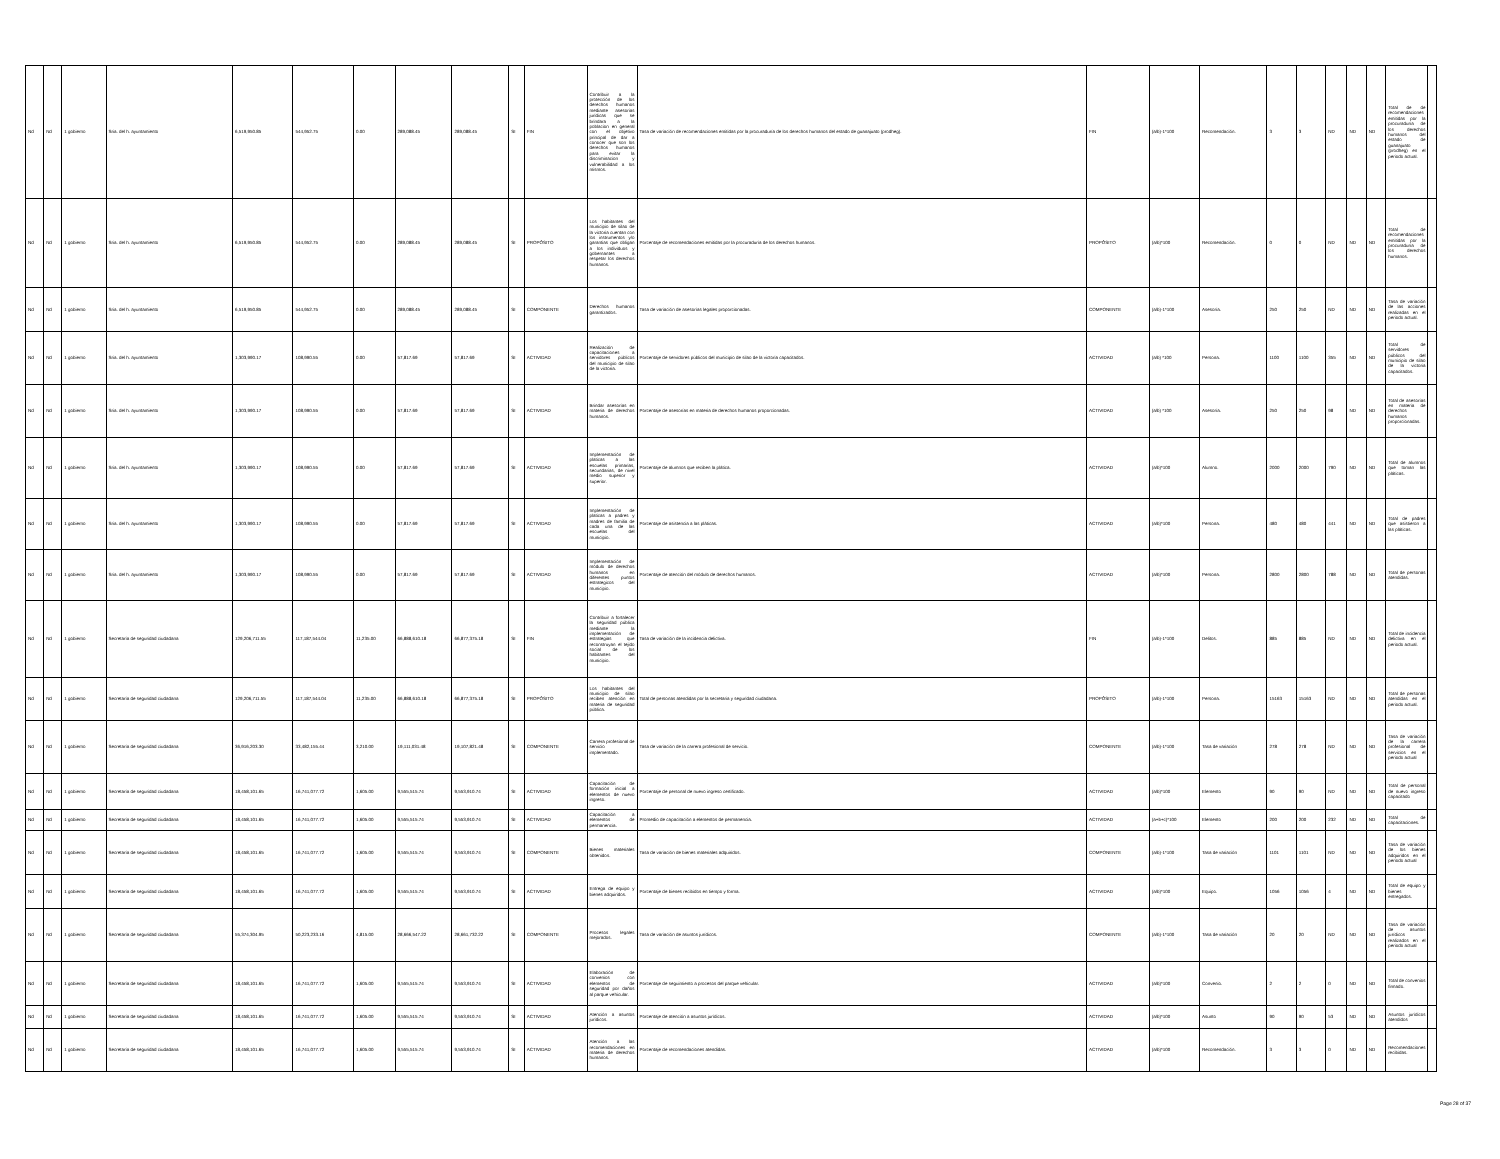| Nd | Nd | 1 gobierno | Sria. del h. ayuntamiento | 6,519,950.85 | 544,952.75 | 0.00 | 289,088.45 | 289,088.45 | SI | FIN | Contribuir a la protección de los derechos humanos mediante asesorias juridicas que se brindara a la poblacion en general con el objetivo principal de dar a conocer que son los derechos humanos para evitar la discriminacion y vulnerabilidad a los mismos. | Tasa de variación de recomendaciones emitidas por la procuraduría de los derechos humanos del estado de guanajuato (prodheg). | FIN | (a/b)-1*100 | Recomendación. | 3 | 3 | ND | ND | ND | Total de de recomendaciones emitidas por la procuraduría de los derechos humanos del estado de guanajuato (prodheg) en el periodo actual. | |
| Nd | Nd | 1 gobierno | Sria. del h. ayuntamiento | 6,519,950.85 | 544,952.75 | 0.00 | 289,088.45 | 289,088.45 | SI | PROPÓSITO | Los habitantes del municipio de silao de la victoria cuentan con los instrumentos y/o garantias que obligan a los individuos y gobernantes a respetar los derechos humanos. | Porcentaje de recomendaciones emitidas por la procuraduría de los derechos humanos. | PROPÓSITO | (a/b)*100 | Recomendación. | 0 | 0 | ND | ND | ND | Total de recomendaciones emitidas por la procuraduría de los derechos humanos. | |
| Nd | Nd | 1 gobierno | Sria. del h. ayuntamiento | 6,519,950.85 | 544,952.75 | 0.00 | 289,088.45 | 289,088.45 | SI | COMPONENTE | Derechos humanos garantizados. | Tasa de variación de asesorías legales proporcionadas. | COMPONENTE | (a/b)-1*100 | Asesoría. | 250 | 250 | ND | ND | ND | Tasa de variación de las acciones realizadas en el periodo actual. | |
| Nd | Nd | 1 gobierno | Sria. del h. ayuntamiento | 1,303,990.17 | 108,990.55 | 0.00 | 57,817.69 | 57,817.69 | SI | ACTIVIDAD | Realización de capacitaciones a servidores públicos del municipio de silao de la victoria. | Porcentaje de servidores públicos del municipio de silao de la victoria capacitados. | ACTIVIDAD | (a/b) *100 | Persona. | 1100 | 1100 | 355 | ND | ND | Total de servidores públicos del municipio de silao de la victoria capacitados. | |
| Nd | Nd | 1 gobierno | Sria. del h. ayuntamiento | 1,303,990.17 | 108,990.55 | 0.00 | 57,817.69 | 57,817.69 | SI | ACTIVIDAD | Brindar asesorías en materia de derechos humanos. | Porcentaje de asesorías en materia de derechos humanos proporcionadas. | ACTIVIDAD | (a/b) *100 | Asesoría. | 250 | 250 | 98 | ND | ND | Total de asesorías en materia de derechos humanos proporcionadas. | |
| Nd | Nd | 1 gobierno | Sria. del h. ayuntamiento | 1,303,990.17 | 108,990.55 | 0.00 | 57,817.69 | 57,817.69 | SI | ACTIVIDAD | Implementación de platicas a las escuelas primarias, secundarias, de nivel medio superior y superior. | Porcentaje de alumnos que reciben la plática. | ACTIVIDAD | (a/b)*100 | Alumno. | 2000 | 2000 | 790 | ND | ND | Total de alumnos que toman las pláticas. | |
| Nd | Nd | 1 gobierno | Sria. del h. ayuntamiento | 1,303,990.17 | 108,990.55 | 0.00 | 57,817.69 | 57,817.69 | SI | ACTIVIDAD | Implementación de platicas a padres y madres de familia de cada una de las escuelas del municipio. | Porcentaje de asistencia a las pláticas. | ACTIVIDAD | (a/b)*100 | Persona. | 480 | 480 | 441 | ND | ND | Total de padres que asistieron a las pláticas. | |
| Nd | Nd | 1 gobierno | Sria. del h. ayuntamiento | 1,303,990.17 | 108,990.55 | 0.00 | 57,817.69 | 57,817.69 | SI | ACTIVIDAD | Implementación de módulo de derechos humanos en diferentes puntos estrategicos del municipio. | Porcentaje de atención del módulo de derechos humanos. | ACTIVIDAD | (a/b)*100 | Persona. | 2800 | 2800 | 788 | ND | ND | Total de personas atendidas. | |
| Nd | Nd | 1 gobierno | Secretaría de seguridad ciudadana | 129,206,711.55 | 117,187,544.04 | 11,235.00 | 66,888,610.18 | 66,877,375.18 | SI | FIN | Contribuir a fortalecer la seguridad pública mediante la implementación de estrategias que reconstruyan el tejido social de los habitantes del municipio. | Tasa de variación de la incidencia delictiva. | FIN | (a/b)-1*100 | Delitos. | 885 | 885 | ND | ND | ND | Total de incidencia delictiva en el periodo actual. | |
| Nd | Nd | 1 gobierno | Secretaría de seguridad ciudadana | 129,206,711.55 | 117,187,544.04 | 11,235.00 | 66,888,610.18 | 66,877,375.18 | SI | PROPÓSITO | Los habitantes del municipio de silao reciben atención en materia de seguridad pública. | Total de personas atendidas por la secretaria y seguridad ciudadana. | PROPÓSITO | (a/b)-1*100 | Persona. | 15163 | 15163 | ND | ND | ND | Total de personas atendidas en el periodo actual. | |
| Nd | Nd | 1 gobierno | Secretaría de seguridad ciudadana | 36,916,203.30 | 33,482,155.44 | 3,210.00 | 19,111,031.48 | 19,107,821.48 | SI | COMPONENTE | Carrera profesional de servicio implementado. | Tasa de variación de la carrera profesional de servicio. | COMPONENTE | (a/b)-1*100 | Tasa de variación | 278 | 278 | ND | ND | ND | Tasa de variación de la carrera profesional de servicios en el periodo actual | |
| Nd | Nd | 1 gobierno | Secretaría de seguridad ciudadana | 18,458,101.65 | 16,741,077.72 | 1,605.00 | 9,555,515.74 | 9,553,910.74 | SI | ACTIVIDAD | Capacitación de formación inicial a elementos de nuevo ingreso. | Porcentaje de personal de nuevo ingreso certificado. | ACTIVIDAD | (a/b)*100 | Elemento | 90 | 90 | ND | ND | ND | Total de personal de nuevo ingreso capacitado | |
| Nd | Nd | 1 gobierno | Secretaría de seguridad ciudadana | 18,458,101.65 | 16,741,077.72 | 1,605.00 | 9,555,515.74 | 9,553,910.74 | SI | ACTIVIDAD | Capacitación a elementos de permanencia. | Promedio de capacitación a elementos de permanencia. | ACTIVIDAD | (a+b+c)*100 | Elemento | 200 | 200 | 232 | ND | ND | Total de capacitaciones. | |
| Nd | Nd | 1 gobierno | Secretaría de seguridad ciudadana | 18,458,101.65 | 16,741,077.72 | 1,605.00 | 9,555,515.74 | 9,553,910.74 | SI | COMPONENTE | Bienes materiales obtenidos. | Tasa de variación de bienes materiales adquiridos. | COMPONENTE | (a/b)-1*100 | Tasa de variación | 1101 | 1101 | ND | ND | ND | Tasa de variación de los bienes adquiridos en el periodo actual | |
| Nd | Nd | 1 gobierno | Secretaría de seguridad ciudadana | 18,458,101.65 | 16,741,077.72 | 1,605.00 | 9,555,515.74 | 9,553,910.74 | SI | ACTIVIDAD | Entrega de equipo y bienes adquiridos. | Porcentaje de bienes recibidos en tiempo y forma. | ACTIVIDAD | (a/b)*100 | Equipo. | 1056 | 1056 | 4 | ND | ND | Total de equipo y bienes entregados. | |
| Nd | Nd | 1 gobierno | Secretaría de seguridad ciudadana | 55,374,304.95 | 50,223,233.16 | 4,815.00 | 28,666,547.22 | 28,661,732.22 | SI | COMPONENTE | Procesos legales mejorados. | Tasa de variación de asuntos jurídicos. | COMPONENTE | (a/b)-1*100 | Tasa de variación | 20 | 20 | ND | ND | ND | Tasa de variación de asuntos jurídicos realizados en el periodo actual | |
| Nd | Nd | 1 gobierno | Secretaría de seguridad ciudadana | 18,458,101.65 | 16,741,077.72 | 1,605.00 | 9,555,515.74 | 9,553,910.74 | SI | ACTIVIDAD | Elaboración de convenios con elementos de seguridad por daños al parque vehicular. | Porcentaje de seguimiento a procesos del parque vehicular. | ACTIVIDAD | (a/b)*100 | Convenio. | 2 | 2 | 0 | ND | ND | Total de convenios firmado. | |
| Nd | Nd | 1 gobierno | Secretaría de seguridad ciudadana | 18,458,101.65 | 16,741,077.72 | 1,605.00 | 9,555,515.74 | 9,553,910.74 | SI | ACTIVIDAD | Atención a asuntos jurídicos. | Porcentaje de atención a asuntos jurídicos. | ACTIVIDAD | (a/b)*100 | Asunto | 90 | 90 | 53 | ND | ND | Asuntos jurídicos atendidos | |
| Nd | Nd | 1 gobierno | Secretaría de seguridad ciudadana | 18,458,101.65 | 16,741,077.72 | 1,605.00 | 9,555,515.74 | 9,553,910.74 | SI | ACTIVIDAD | Atención a las recomendaciones en materia de derechos humanos. | Porcentaje de recomendaciones atendidas. | ACTIVIDAD | (a/b)*100 | Recomendación. | 3 | 3 | 0 | ND | ND | Recomendaciones recibidas. | |
Page 28 of 37